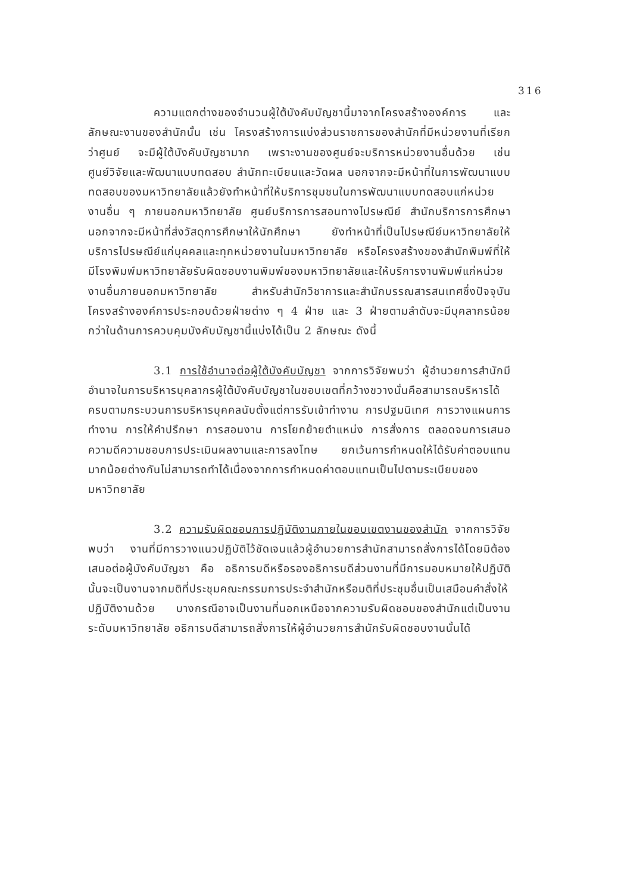316
ความแตกต่างของจำนวนผู้ใต้บังคับบัญชานี้มาจากโครงสร้างองค์การ และลักษณะงานของสำนักนั้น เช่น โครงสร้างการแบ่งส่วนราชการของสำนักที่มีหน่วยงานที่เรียกว่าศูนย์ จะมีผู้ใต้บังคับบัญชามาก เพราะงานของศูนย์จะบริการหน่วยงานอื่นด้วย เช่น ศูนย์วิจัยและพัฒนาแบบทดสอบ สำนักทะเบียนและวัดผล นอกจากจะมีหน้าที่ในการพัฒนาแบบทดสอบของมหาวิทยาลัยแล้วยังทำหน้าที่ให้บริการชุมชนในการพัฒนาแบบทดสอบแก่หน่วยงานอื่น ๆ ภายนอกมหาวิทยาลัย ศูนย์บริการการสอนทางไปรษณีย์ สำนักบริการการศึกษา นอกจากจะมีหน้าที่ส่งวัสดุการศึกษาให้นักศึกษา ยังทำหน้าที่เป็นไปรษณีย์มหาวิทยาลัยให้บริการไปรษณีย์แก่บุคคลและทุกหน่วยงานในมหาวิทยาลัย หรือโครงสร้างของสำนักพิมพ์ที่ให้มีโรงพิมพ์มหาวิทยาลัยรับผิดชอบงานพิมพ์ของมหาวิทยาลัยและให้บริการงานพิมพ์แก่หน่วยงานอื่นภายนอกมหาวิทยาลัย สำหรับสำนักวิชาการและสำนักบรรณสารสนเทศซึ่งปัจจุบันโครงสร้างองค์การประกอบด้วยฝ่ายต่าง ๆ 4 ฝ่าย และ 3 ฝ่ายตามลำดับจะมีบุคลากรน้อยกว่าในด้านการควบคุมบังคับบัญชานี้แบ่งได้เป็น 2 ลักษณะ ดังนี้
3.1 การใช้อำนาจต่อผู้ใต้บังคับบัญชา จากการวิจัยพบว่า ผู้อำนวยการสำนักมีอำนาจในการบริหารบุคลากรผู้ใต้บังคับบัญชาในขอบเขตที่กว้างขวางนั่นคือสามารถบริหารได้ครบตามกระบวนการบริหารบุคคลนับตั้งแต่การรับเข้าทำงาน การปฐมนิเทศ การวางแผนการทำงาน การให้คำปรึกษา การสอนงาน การโยกย้ายตำแหน่ง การสั่งการ ตลอดจนการเสนอความดีความชอบการประเมินผลงานและการลงโทษ ยกเว้นการกำหนดให้ได้รับค่าตอบแทนมากน้อยต่างกันไม่สามารถทำได้เนื่องจากการกำหนดค่าตอบแทนเป็นไปตามระเบียบของมหาวิทยาลัย
3.2 ความรับผิดชอบการปฏิบัติงานภายในขอบเขตงานของสำนัก จากการวิจัยพบว่า งานที่มีการวางแนวปฏิบัติไว้ชัดเจนแล้วผู้อำนวยการสำนักสามารถสั่งการได้โดยมิต้องเสนอต่อผู้บังคับบัญชา คือ อธิการบดีหรือรองอธิการบดีส่วนงานที่มีการมอบหมายให้ปฏิบัตินั้นจะเป็นงานจากมติที่ประชุมคณะกรรมการประจำสำนักหรือมติที่ประชุมอื่นเป็นเสมือนคำสั่งให้ปฏิบัติงานด้วย บางกรณีอาจเป็นงานที่นอกเหนือจากความรับผิดชอบของสำนักแต่เป็นงานระดับมหาวิทยาลัย อธิการบดีสามารถสั่งการให้ผู้อำนวยการสำนักรับผิดชอบงานนั้นได้